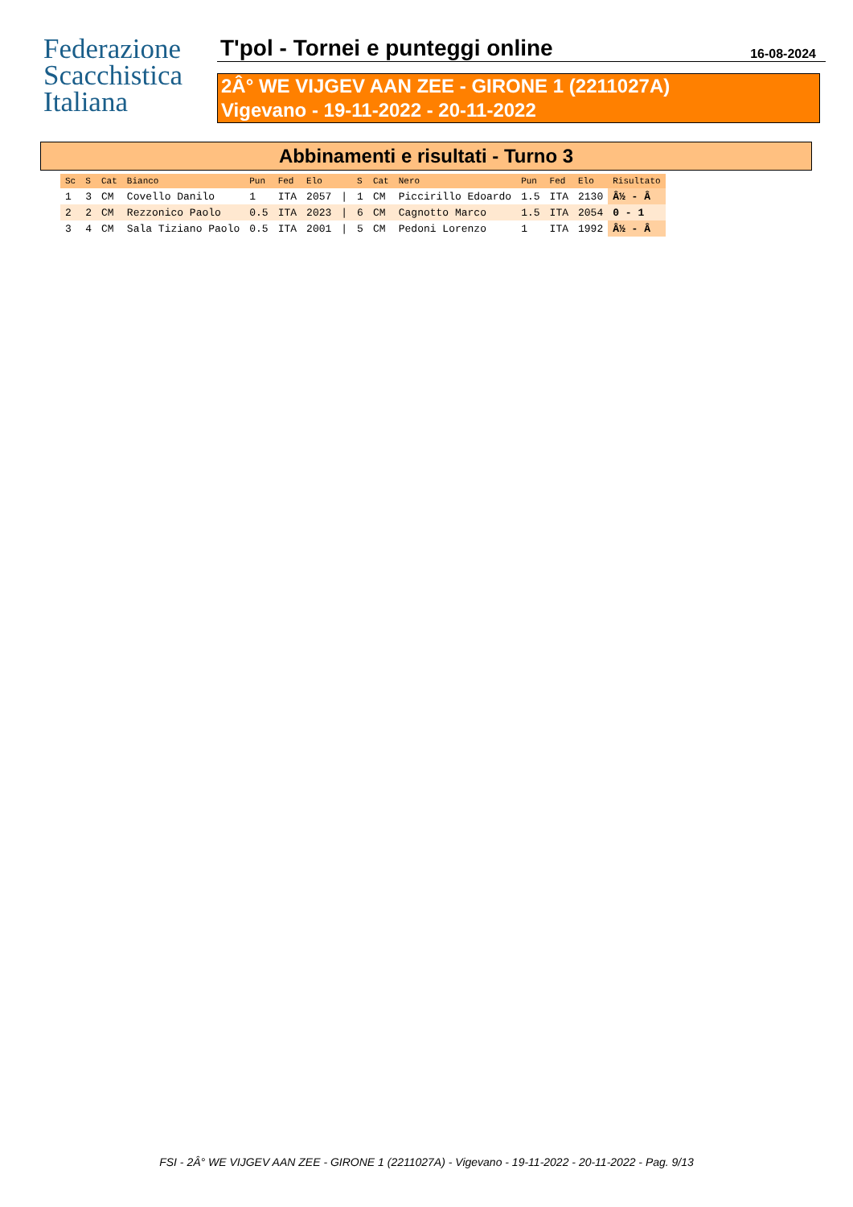Federazione
Scacchistica
Italiana
T'pol - Tornei e punteggi online 16-08-2024
2Â° WE VIJGEV AAN ZEE - GIRONE 1 (2211027A)
Vigevano - 19-11-2022 - 20-11-2022
Abbinamenti e risultati - Turno 3
| Sc | S | Cat | Bianco | Pun | Fed | Elo | | S | Cat | Nero | Pun | Fed | Elo | Risultato |
| --- | --- | --- | --- | --- | --- | --- | --- | --- | --- | --- | --- | --- | --- | --- |
| 1 | 3 | CM | Covello Danilo | 1 | ITA | 2057 | / | 1 | CM | Piccirillo Edoardo | 1.5 | ITA | 2130 | Â½ - Â |
| 2 | 2 | CM | Rezzonico Paolo | 0.5 | ITA | 2023 | / | 6 | CM | Cagnotto Marco | 1.5 | ITA | 2054 | 0 - 1 |
| 3 | 4 | CM | Sala Tiziano Paolo | 0.5 | ITA | 2001 | / | 5 | CM | Pedoni Lorenzo | 1 | ITA | 1992 | Â½ - Â |
FSI - 2Â° WE VIJGEV AAN ZEE - GIRONE 1 (2211027A) - Vigevano - 19-11-2022 - 20-11-2022 - Pag. 9/13